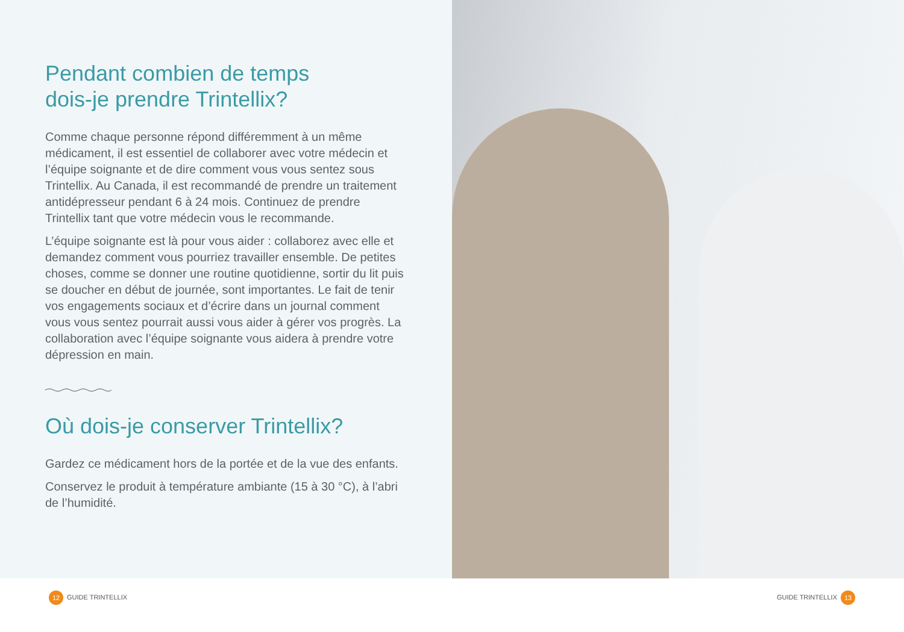Pendant combien de temps
dois-je prendre Trintellix?
Comme chaque personne répond différemment à un même médicament, il est essentiel de collaborer avec votre médecin et l’équipe soignante et de dire comment vous vous sentez sous Trintellix. Au Canada, il est recommandé de prendre un traitement antidépresseur pendant 6 à 24 mois. Continuez de prendre Trintellix tant que votre médecin vous le recommande.
L’équipe soignante est là pour vous aider : collaborez avec elle et demandez comment vous pourriez travailler ensemble. De petites choses, comme se donner une routine quotidienne, sortir du lit puis se doucher en début de journée, sont importantes. Le fait de tenir vos engagements sociaux et d’écrire dans un journal comment vous vous sentez pourrait aussi vous aider à gérer vos progrès. La collaboration avec l’équipe soignante vous aidera à prendre votre dépression en main.
Où dois-je conserver Trintellix?
Gardez ce médicament hors de la portée et de la vue des enfants.
Conservez le produit à température ambiante (15 à 30 °C), à l’abri de l’humidité.
12 GUIDE TRINTELLIX GUIDE TRINTELLIX 13